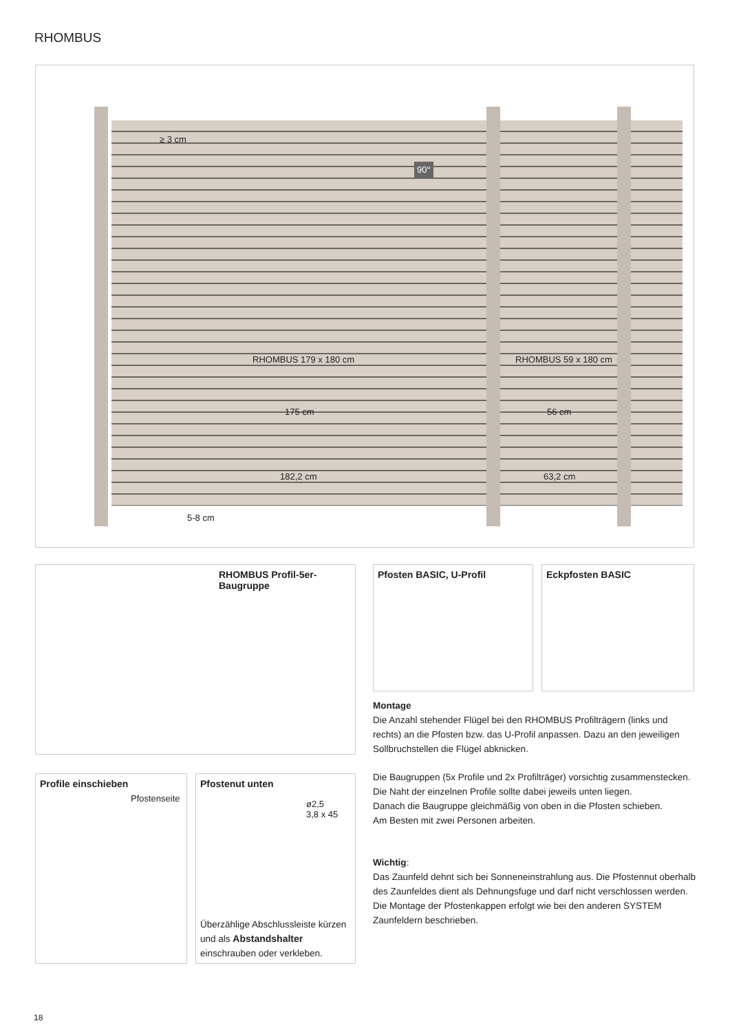RHOMBUS
≥ 3 cm
90°
RHOMBUS 179 x 180 cm RHOMBUS 59 x 180 cm
175 cm 56 cm
182,2 cm 63,2 cm
5-8 cm
RHOMBUS Profil-5er-Baugruppe Pfosten BASIC, U-Profil Eckpfosten BASIC
Montage
Die Anzahl stehender Flügel bei den RHOMBUS Profilträgern (links und rechts) an die Pfosten bzw. das U-Profil anpassen. Dazu an den jeweiligen Sollbruchstellen die Flügel abknicken.
Die Baugruppen (5x Profile und 2x Profilträger) vorsichtig zusammenstecken. Die Naht der einzelnen Profile sollte dabei jeweils unten liegen.
Danach die Baugruppe gleichmäßig von oben in die Pfosten schieben.
Am Besten mit zwei Personen arbeiten.
Wichtig:
Das Zaunfeld dehnt sich bei Sonneneinstrahlung aus. Die Pfostennut oberhalb des Zaunfeldes dient als Dehnungsfuge und darf nicht verschlossen werden. Die Montage der Pfostenkappen erfolgt wie bei den anderen SYSTEM Zaunfeldern beschrieben.
Profile einschieben
Pfostenseite
Pfostenut unten
ø2,5
3,8 x 45
Überzählige Abschlussleiste kürzen und als Abstandshalter einschrauben oder verkleben.
18